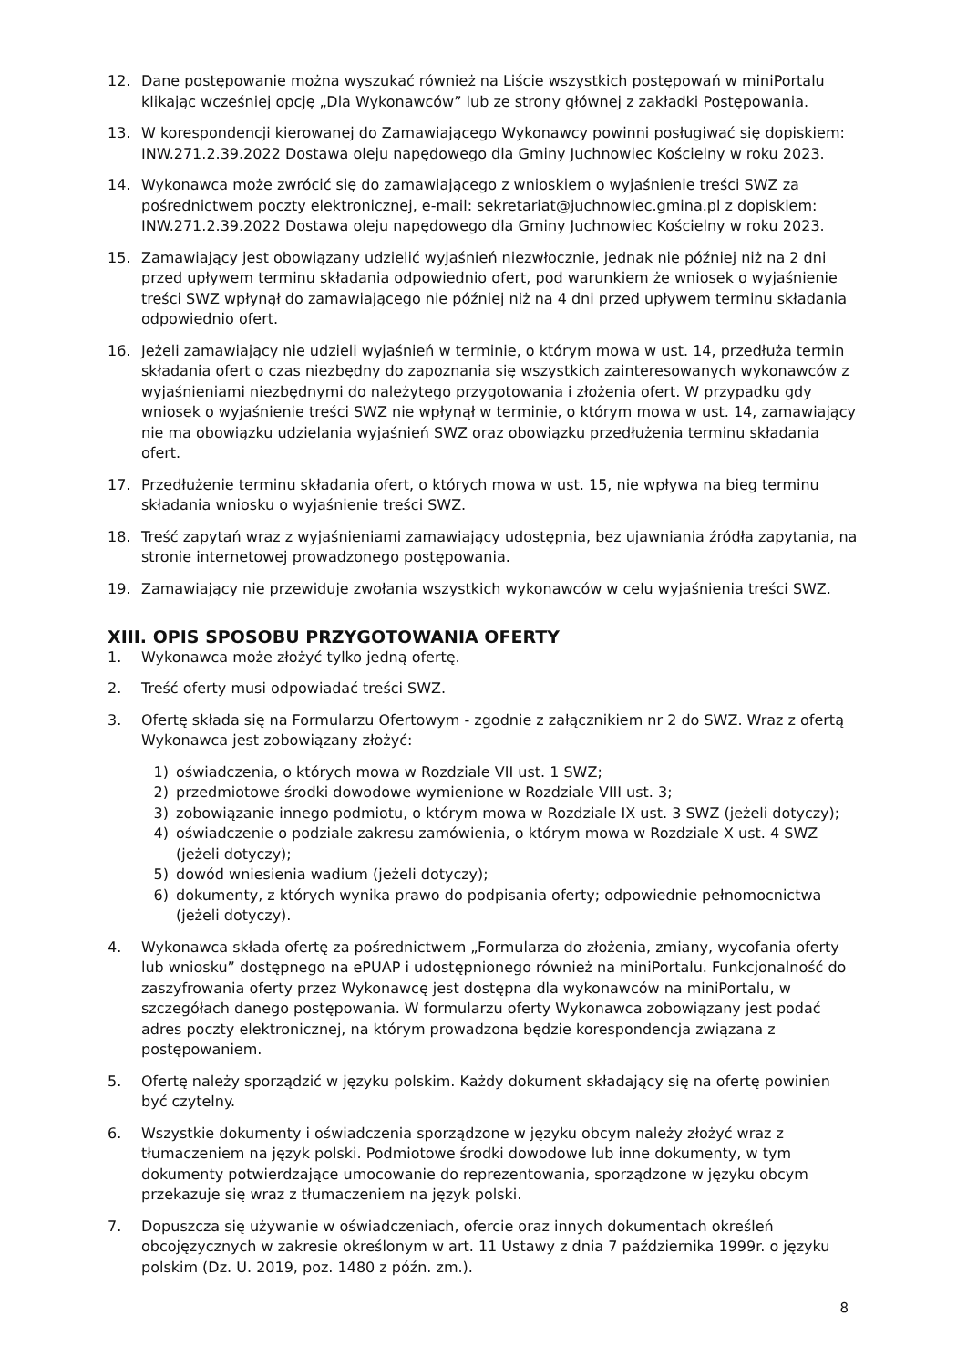12. Dane postępowanie można wyszukać również na Liście wszystkich postępowań w miniPortalu klikając wcześniej opcję „Dla Wykonawców” lub ze strony głównej z zakładki Postępowania.
13. W korespondencji kierowanej do Zamawiającego Wykonawcy powinni posługiwać się dopiskiem: INW.271.2.39.2022 Dostawa oleju napędowego dla Gminy Juchnowiec Kościelny w roku 2023.
14. Wykonawca może zwrócić się do zamawiającego z wnioskiem o wyjaśnienie treści SWZ za pośrednictwem poczty elektronicznej, e-mail: sekretariat@juchnowiec.gmina.pl z dopiskiem: INW.271.2.39.2022 Dostawa oleju napędowego dla Gminy Juchnowiec Kościelny w roku 2023.
15. Zamawiający jest obowiązany udzielić wyjaśnień niezwłocznie, jednak nie później niż na 2 dni przed upływem terminu składania odpowiednio ofert, pod warunkiem że wniosek o wyjaśnienie treści SWZ wpłynął do zamawiającego nie później niż na 4 dni przed upływem terminu składania odpowiednio ofert.
16. Jeżeli zamawiający nie udzieli wyjaśnień w terminie, o którym mowa w ust. 14, przedłuża termin składania ofert o czas niezbędny do zapoznania się wszystkich zainteresowanych wykonawców z wyjaśnieniami niezbędnymi do należytego przygotowania i złożenia ofert. W przypadku gdy wniosek o wyjaśnienie treści SWZ nie wpłynął w terminie, o którym mowa w ust. 14, zamawiający nie ma obowiązku udzielania wyjaśnień SWZ oraz obowiązku przedłużenia terminu składania ofert.
17. Przedłużenie terminu składania ofert, o których mowa w ust. 15, nie wpływa na bieg terminu składania wniosku o wyjaśnienie treści SWZ.
18. Treść zapytań wraz z wyjaśnieniami zamawiający udostępnia, bez ujawniania źródła zapytania, na stronie internetowej prowadzonego postępowania.
19. Zamawiający nie przewiduje zwołania wszystkich wykonawców w celu wyjaśnienia treści SWZ.
XIII. OPIS SPOSOBU PRZYGOTOWANIA OFERTY
1. Wykonawca może złożyć tylko jedną ofertę.
2. Treść oferty musi odpowiadać treści SWZ.
3. Ofertę składa się na Formularzu Ofertowym - zgodnie z załącznikiem nr 2 do SWZ. Wraz z ofertą Wykonawca jest zobowiązany złożyć:
1) oświadczenia, o których mowa w Rozdziale VII ust. 1 SWZ;
2) przedmiotowe środki dowodowe wymienione w Rozdziale VIII ust. 3;
3) zobowiązanie innego podmiotu, o którym mowa w Rozdziale IX ust. 3 SWZ (jeżeli dotyczy);
4) oświadczenie o podziale zakresu zamówienia, o którym mowa w Rozdziale X ust. 4 SWZ (jeżeli dotyczy);
5) dowód wniesienia wadium (jeżeli dotyczy);
6) dokumenty, z których wynika prawo do podpisania oferty; odpowiednie pełnomocnictwa (jeżeli dotyczy).
4. Wykonawca składa ofertę za pośrednictwem „Formularza do złożenia, zmiany, wycofania oferty lub wniosku” dostępnego na ePUAP i udostępnionego również na miniPortalu. Funkcjonalność do zaszyfrowania oferty przez Wykonawcę jest dostępna dla wykonawców na miniPortalu, w szczegółach danego postępowania. W formularzu oferty Wykonawca zobowiązany jest podać adres poczty elektronicznej, na którym prowadzona będzie korespondencja związana z postępowaniem.
5. Ofertę należy sporządzić w języku polskim. Każdy dokument składający się na ofertę powinien być czytelny.
6. Wszystkie dokumenty i oświadczenia sporządzone w języku obcym należy złożyć wraz z tłumaczeniem na język polski. Podmiotowe środki dowodowe lub inne dokumenty, w tym dokumenty potwierdzające umocowanie do reprezentowania, sporządzone w języku obcym przekazuje się wraz z tłumaczeniem na język polski.
7. Dopuszcza się używanie w oświadczeniach, ofercie oraz innych dokumentach określeń obcojęzycznych w zakresie określonym w art. 11 Ustawy z dnia 7 października 1999r. o języku polskim (Dz. U. 2019, poz. 1480 z późn. zm.).
8